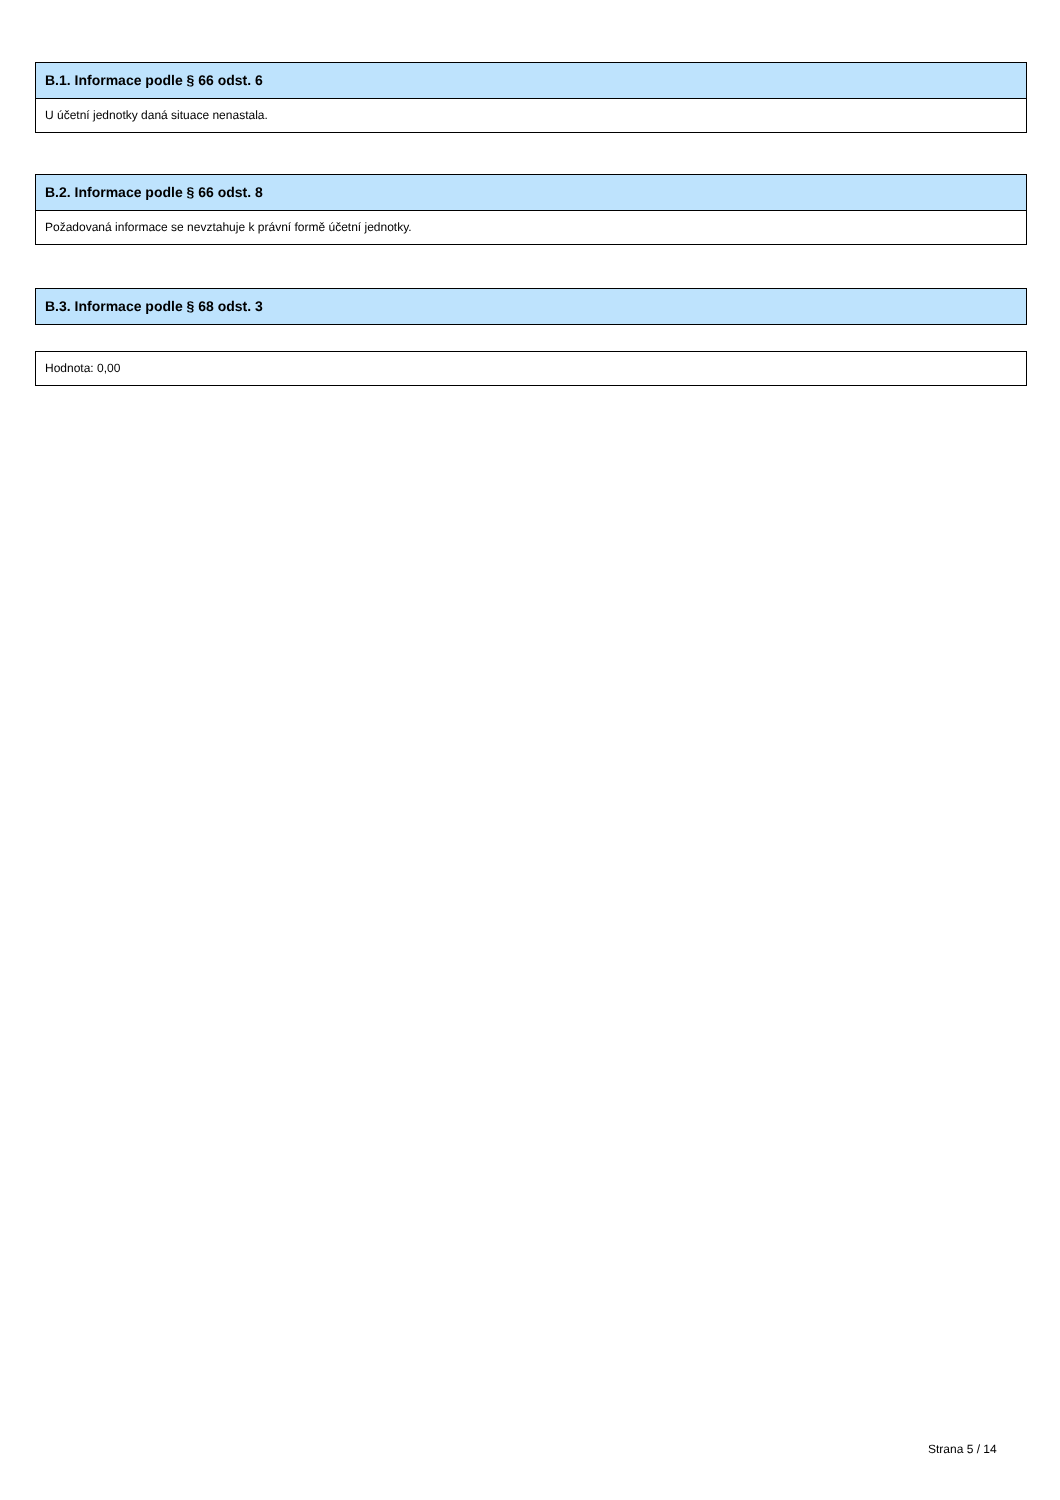B.1. Informace podle § 66 odst. 6
U účetní jednotky daná situace nenastala.
B.2. Informace podle § 66 odst. 8
Požadovaná informace se nevztahuje k právní formě účetní jednotky.
B.3. Informace podle § 68 odst. 3
Hodnota: 0,00
Strana 5 / 14